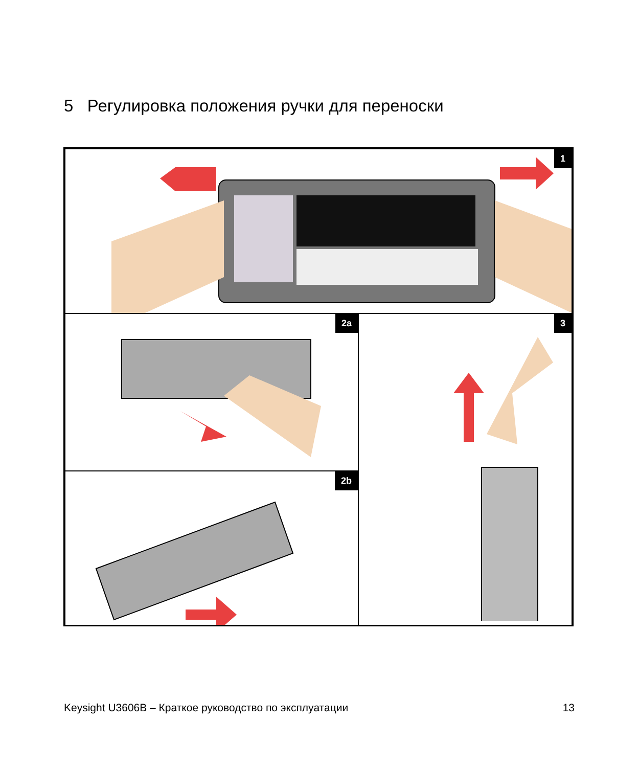5 Регулировка положения ручки для переноски
1
2a
2b
3
Keysight U3606B – Краткое руководство по эксплуатации 13